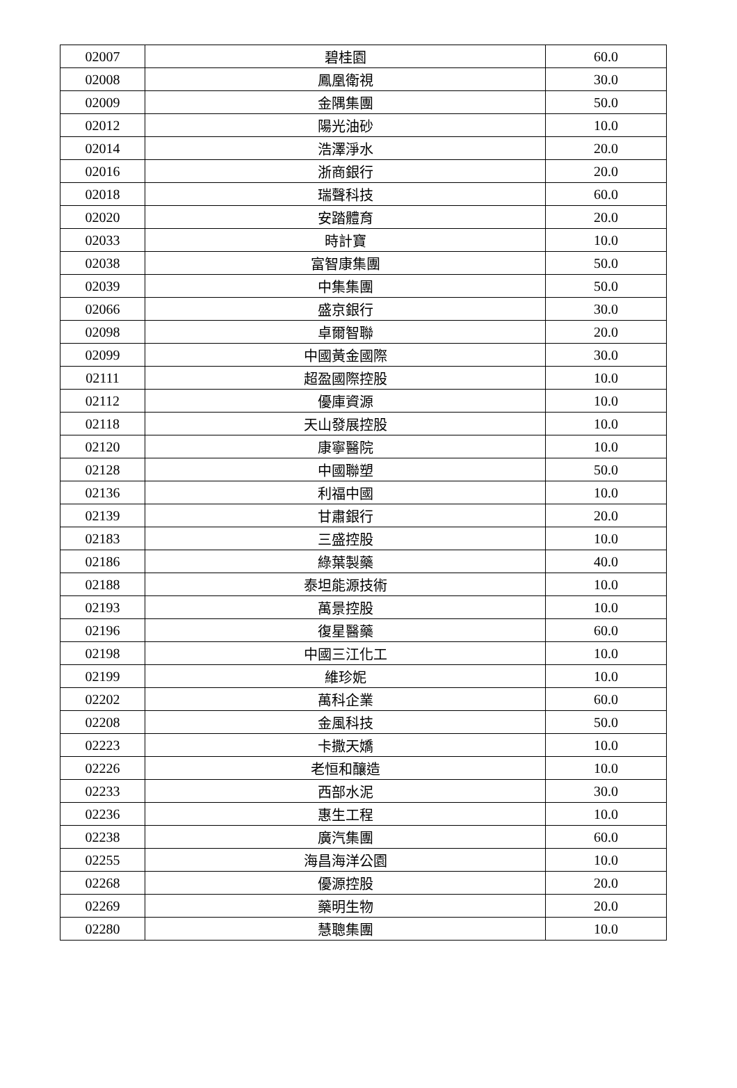| 02007 | 碧桂園 | 60.0 |
| 02008 | 鳳凰衛視 | 30.0 |
| 02009 | 金隅集團 | 50.0 |
| 02012 | 陽光油砂 | 10.0 |
| 02014 | 浩澤淨水 | 20.0 |
| 02016 | 浙商銀行 | 20.0 |
| 02018 | 瑞聲科技 | 60.0 |
| 02020 | 安踏體育 | 20.0 |
| 02033 | 時計寶 | 10.0 |
| 02038 | 富智康集團 | 50.0 |
| 02039 | 中集集團 | 50.0 |
| 02066 | 盛京銀行 | 30.0 |
| 02098 | 卓爾智聯 | 20.0 |
| 02099 | 中國黃金國際 | 30.0 |
| 02111 | 超盈國際控股 | 10.0 |
| 02112 | 優庫資源 | 10.0 |
| 02118 | 天山發展控股 | 10.0 |
| 02120 | 康寧醫院 | 10.0 |
| 02128 | 中國聯塑 | 50.0 |
| 02136 | 利福中國 | 10.0 |
| 02139 | 甘肅銀行 | 20.0 |
| 02183 | 三盛控股 | 10.0 |
| 02186 | 綠葉製藥 | 40.0 |
| 02188 | 泰坦能源技術 | 10.0 |
| 02193 | 萬景控股 | 10.0 |
| 02196 | 復星醫藥 | 60.0 |
| 02198 | 中國三江化工 | 10.0 |
| 02199 | 維珍妮 | 10.0 |
| 02202 | 萬科企業 | 60.0 |
| 02208 | 金風科技 | 50.0 |
| 02223 | 卡撒天嬌 | 10.0 |
| 02226 | 老恒和釀造 | 10.0 |
| 02233 | 西部水泥 | 30.0 |
| 02236 | 惠生工程 | 10.0 |
| 02238 | 廣汽集團 | 60.0 |
| 02255 | 海昌海洋公園 | 10.0 |
| 02268 | 優源控股 | 20.0 |
| 02269 | 藥明生物 | 20.0 |
| 02280 | 慧聰集團 | 10.0 |